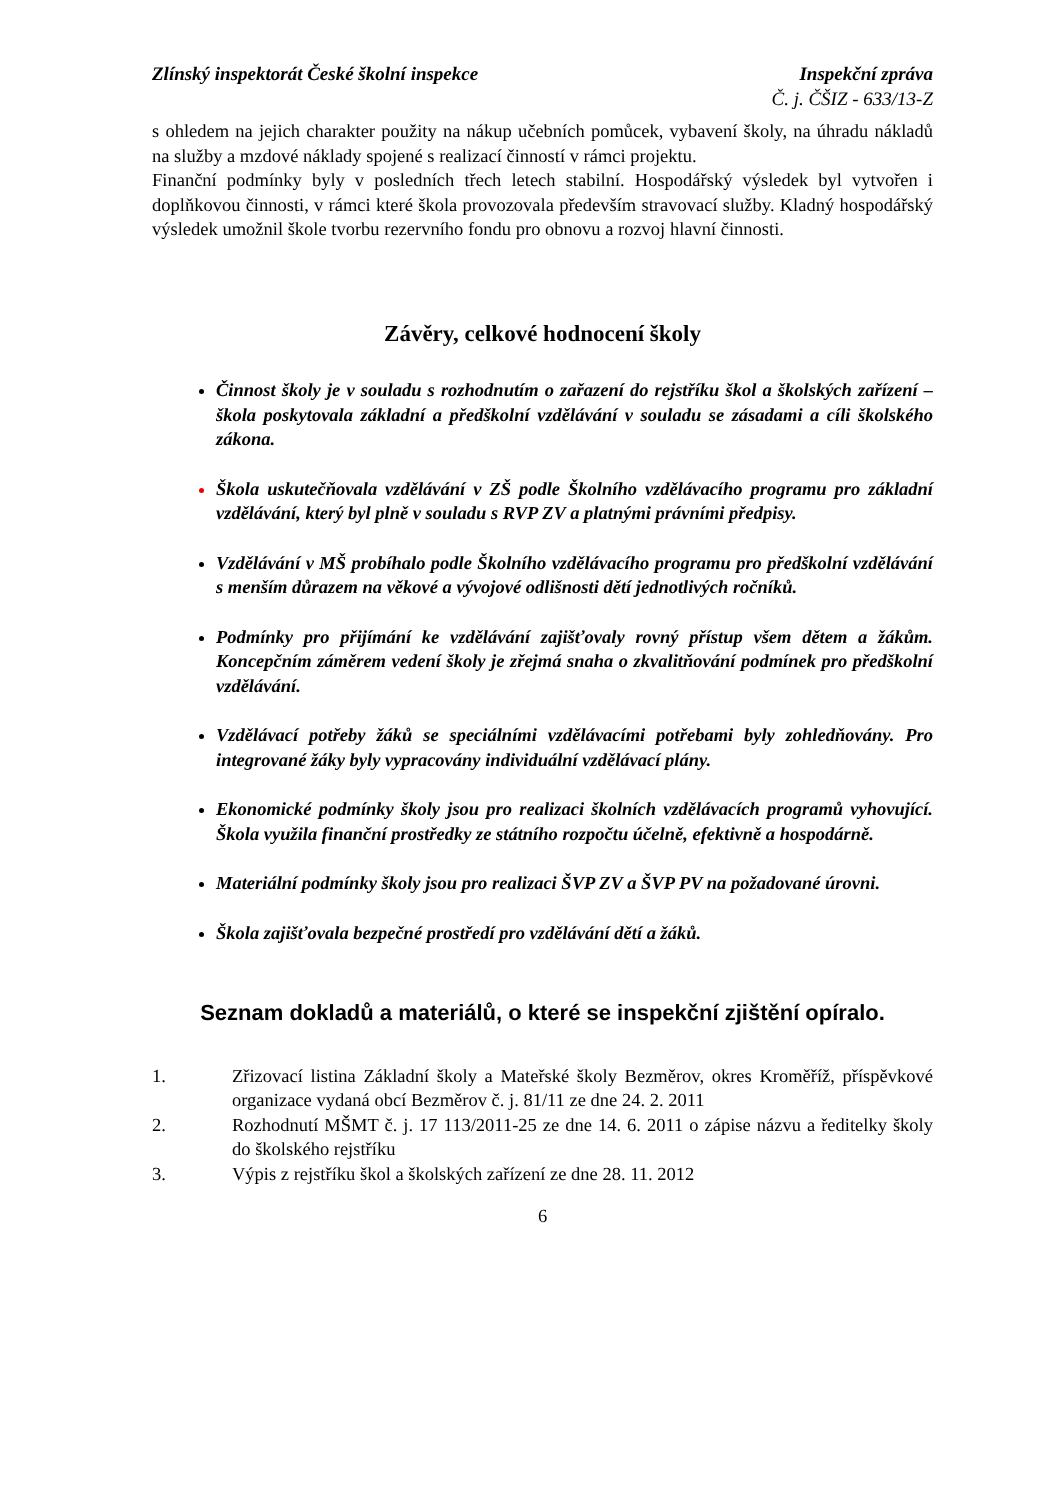Zlínský inspektorát České školní inspekce
Inspekční zpráva
Č. j. ČŠIZ - 633/13-Z
s ohledem na jejich charakter použity na nákup učebních pomůcek, vybavení školy, na úhradu nákladů na služby a mzdové náklady spojené s realizací činností v rámci projektu.
Finanční podmínky byly v posledních třech letech stabilní. Hospodářský výsledek byl vytvořen i doplňkovou činnosti, v rámci které škola provozovala především stravovací služby. Kladný hospodářský výsledek umožnil škole tvorbu rezervního fondu pro obnovu a rozvoj hlavní činnosti.
Závěry, celkové hodnocení školy
Činnost školy je v souladu s rozhodnutím o zařazení do rejstříku škol a školských zařízení – škola poskytovala základní a předškolní vzdělávání v souladu se zásadami a cíli školského zákona.
Škola uskutečňovala vzdělávání v ZŠ podle Školního vzdělávacího programu pro základní vzdělávání, který byl plně v souladu s RVP ZV a platnými právními předpisy.
Vzdělávání v MŠ probíhalo podle Školního vzdělávacího programu pro předškolní vzdělávání s menším důrazem na věkové a vývojové odlišnosti dětí jednotlivých ročníků.
Podmínky pro přijímání ke vzdělávání zajišťovaly rovný přístup všem dětem a žákům. Koncepčním záměrem vedení školy je zřejmá snaha o zkvalitňování podmínek pro předškolní vzdělávání.
Vzdělávací potřeby žáků se speciálními vzdělávacími potřebami byly zohledňovány. Pro integrované žáky byly vypracovány individuální vzdělávací plány.
Ekonomické podmínky školy jsou pro realizaci školních vzdělávacích programů vyhovující. Škola využila finanční prostředky ze státního rozpočtu účelně, efektivně a hospodárně.
Materiální podmínky školy jsou pro realizaci ŠVP ZV a ŠVP PV na požadované úrovni.
Škola zajišťovala bezpečné prostředí pro vzdělávání dětí a žáků.
Seznam dokladů a materiálů, o které se inspekční zjištění opíralo.
1. Zřizovací listina Základní školy a Mateřské školy Bezměrov, okres Kroměříž, příspěvkové organizace vydaná obcí Bezměrov č. j. 81/11 ze dne 24. 2. 2011
2. Rozhodnutí MŠMT č. j. 17 113/2011-25 ze dne 14. 6. 2011 o zápise názvu a ředitelky školy do školského rejstříku
3. Výpis z rejstříku škol a školských zařízení ze dne 28. 11. 2012
6